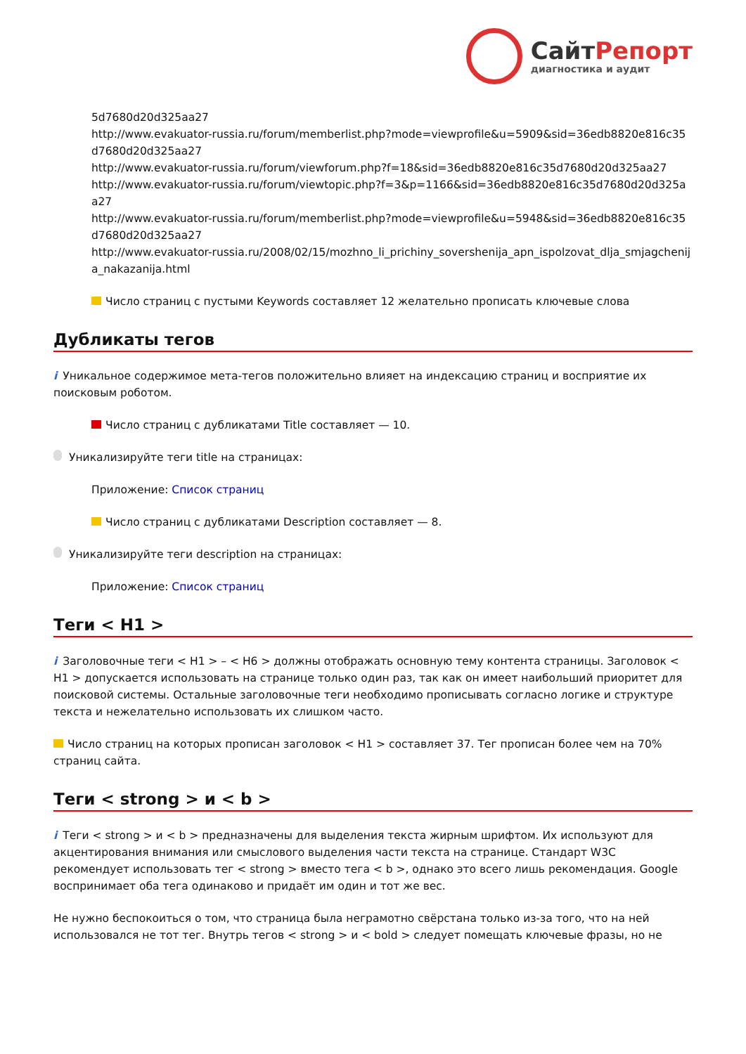СайтРепорт
диагностика и аудит
5d7680d20d325aa27
http://www.evakuator-russia.ru/forum/memberlist.php?mode=viewprofile&u=5909&sid=36edb8820e816c35d7680d20d325aa27
http://www.evakuator-russia.ru/forum/viewforum.php?f=18&sid=36edb8820e816c35d7680d20d325aa27
http://www.evakuator-russia.ru/forum/viewtopic.php?f=3&p=1166&sid=36edb8820e816c35d7680d20d325aa27
http://www.evakuator-russia.ru/forum/memberlist.php?mode=viewprofile&u=5948&sid=36edb8820e816c35d7680d20d325aa27
http://www.evakuator-russia.ru/2008/02/15/mozhno_li_prichiny_sovershenija_apn_ispolzovat_dlja_smjagchenija_nakazanija.html
Число страниц с пустыми Keywords составляет 12 желательно прописать ключевые слова
Дубликаты тегов
i Уникальное содержимое мета-тегов положительно влияет на индексацию страниц и восприятие их поисковым роботом.
Число страниц с дубликатами Title составляет — 10.
Уникализируйте теги title на страницах:
Приложение: Список страниц
Число страниц с дубликатами Description составляет — 8.
Уникализируйте теги description на страницах:
Приложение: Список страниц
Теги < H1 >
i Заголовочные теги < H1 > – < H6 > должны отображать основную тему контента страницы. Заголовок < H1 > допускается использовать на странице только один раз, так как он имеет наибольший приоритет для поисковой системы. Остальные заголовочные теги необходимо прописывать согласно логике и структуре текста и нежелательно использовать их слишком часто.
Число страниц на которых прописан заголовок < H1 > составляет 37. Тег прописан более чем на 70% страниц сайта.
Теги < strong > и < b >
i Теги < strong > и < b > предназначены для выделения текста жирным шрифтом. Их используют для акцентирования внимания или смыслового выделения части текста на странице. Стандарт W3C рекомендует использовать тег < strong > вместо тега < b >, однако это всего лишь рекомендация. Google воспринимает оба тега одинаково и придаёт им один и тот же вес.
Не нужно беспокоиться о том, что страница была неграмотно свёрстана только из-за того, что на ней использовался не тот тег. Внутрь тегов < strong > и < bold > следует помещать ключевые фразы, но не